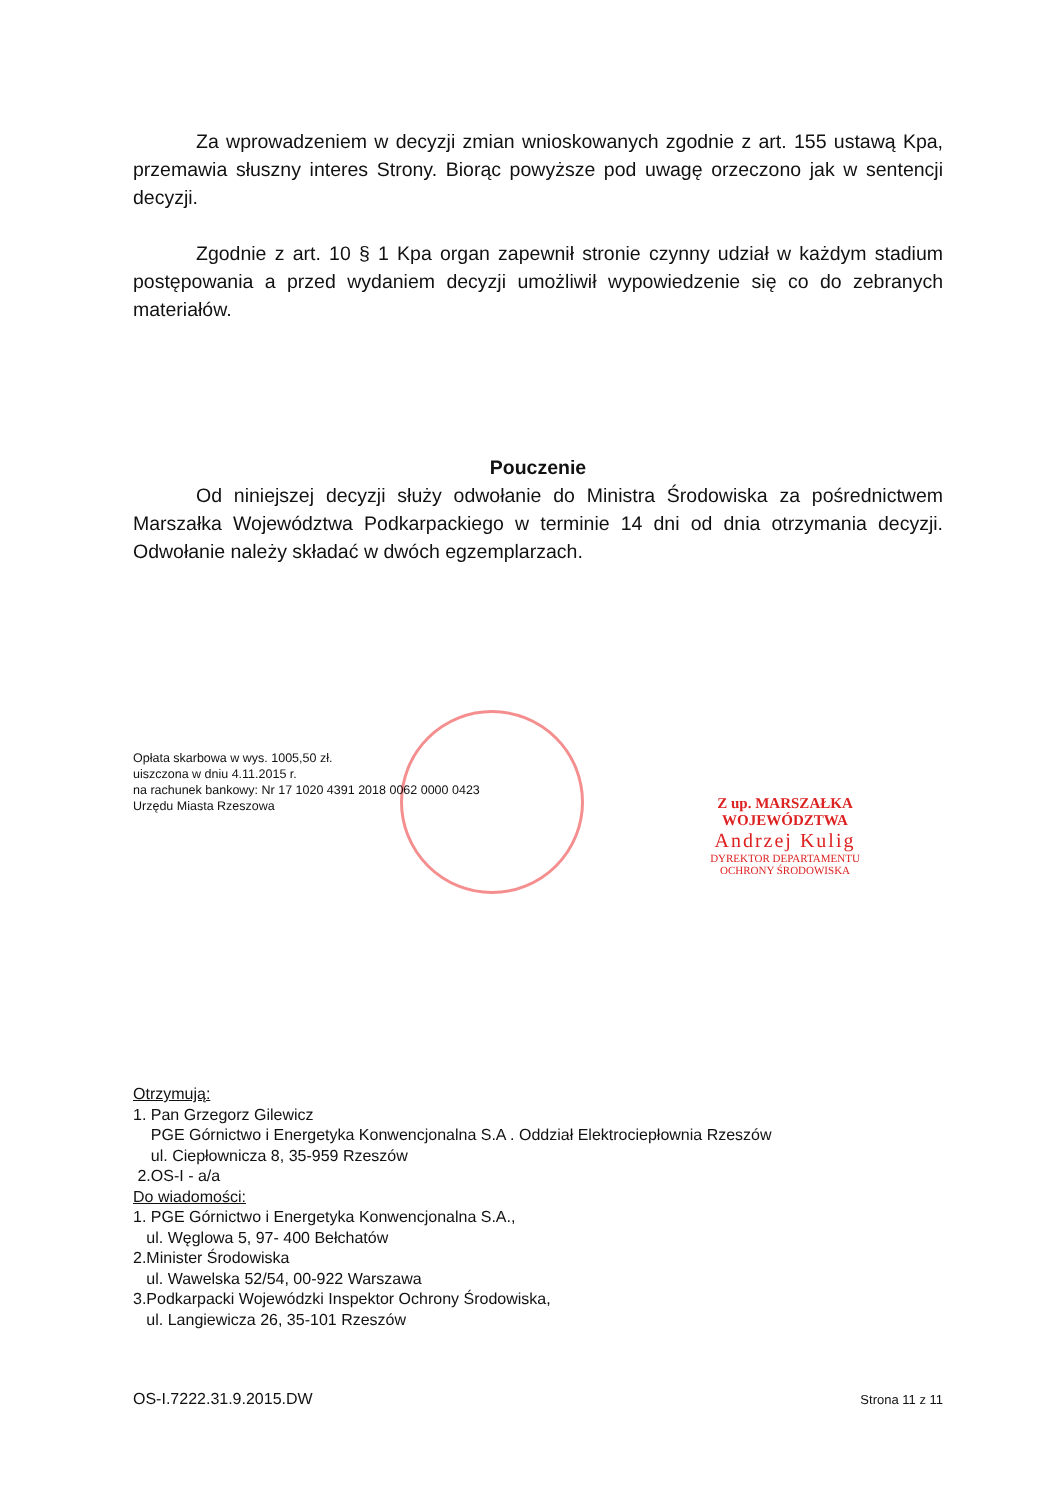Za wprowadzeniem w decyzji zmian wnioskowanych zgodnie z art. 155 ustawą Kpa, przemawia słuszny interes Strony. Biorąc powyższe pod uwagę orzeczono jak w sentencji decyzji.
Zgodnie z art. 10 § 1 Kpa organ zapewnił stronie czynny udział w każdym stadium postępowania a przed wydaniem decyzji umożliwił wypowiedzenie się co do zebranych materiałów.
Pouczenie
Od niniejszej decyzji służy odwołanie do Ministra Środowiska za pośrednictwem Marszałka Województwa Podkarpackiego w terminie 14 dni od dnia otrzymania decyzji. Odwołanie należy składać w dwóch egzemplarzach.
Opłata skarbowa w wys. 1005,50 zł.
uiszczona w dniu 4.11.2015 r.
na rachunek bankowy: Nr 17 1020 4391 2018 0062 0000 0423
Urzędu Miasta Rzeszowa
Otrzymują:
1. Pan Grzegorz Gilewicz
PGE Górnictwo i Energetyka Konwencjonalna S.A . Oddział Elektrociepłownia Rzeszów
ul. Ciepłownicza 8, 35-959 Rzeszów
2.OS-I - a/a
Do wiadomości:
1. PGE Górnictwo i Energetyka Konwencjonalna S.A.,
ul. Węglowa 5, 97- 400 Bełchatów
2.Minister Środowiska
ul. Wawelska 52/54, 00-922 Warszawa
3.Podkarpacki Wojewódzki Inspektor Ochrony Środowiska,
ul. Langiewicza 26, 35-101 Rzeszów
OS-I.7222.31.9.2015.DW Strona 11 z 11
Z up. MARSZAŁKA WOJEWÓDZTWA
Andrzej Kulig
DYREKTOR DEPARTAMENTU
OCHRONY ŚRODOWISKA